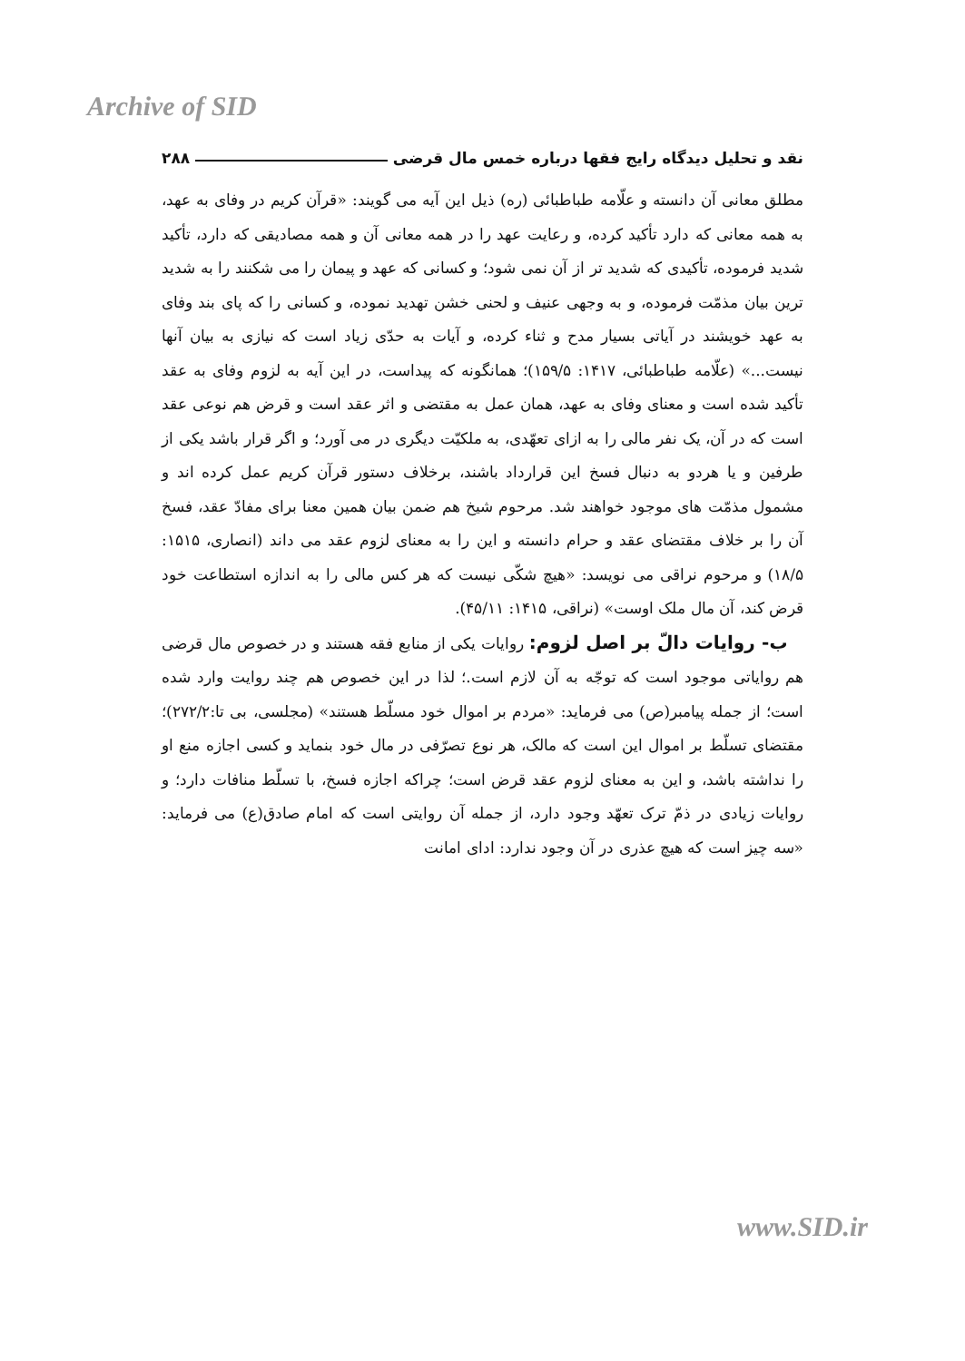Archive of SID
نقد و تحلیل دیدگاه رایج فقها درباره خمس مال قرضی ۲۸۸
مطلق معانی آن دانسته و علّامه طباطبائی (ره) ذیل این آیه می گویند: «قرآن کریم در وفای به عهد، به همه معانی که دارد تأکید کرده، و رعایت عهد را در همه معانی آن و همه مصادیقی که دارد، تأکید شدید فرموده، تأکیدی که شدید تر از آن نمی شود؛ و کسانی که عهد و پیمان را می شکنند را به شدید ترین بیان مذمّت فرموده، و به وجهی عنیف و لحنی خشن تهدید نموده، و کسانی را که پای بند وفای به عهد خویشند در آیاتی بسیار مدح و ثناء کرده، و آیات به حدّی زیاد است که نیازی به بیان آنها نیست...» (علّامه طباطبائی، ۱۴۱۷: ۱۵۹/۵)؛ همانگونه که پیداست، در این آیه به لزوم وفای به عقد تأکید شده است و معنای وفای به عهد، همان عمل به مقتضی و اثر عقد است و قرض هم نوعی عقد است که در آن، یک نفر مالی را به ازای تعهّدی، به ملکیّت دیگری در می آورد؛ و اگر قرار باشد یکی از طرفین و یا هردو به دنبال فسخ این قرارداد باشند، برخلاف دستور قرآن کریم عمل کرده اند و مشمول مذمّت های موجود خواهند شد. مرحوم شیخ هم ضمن بیان همین معنا برای مفادّ عقد، فسخ آن را بر خلاف مقتضای عقد و حرام دانسته و این را به معنای لزوم عقد می داند (انصاری، ۱۵۱۵: ۱۸/۵) و مرحوم نراقی می نویسد: «هیچ شکّی نیست که هر کس مالی را به اندازه استطاعت خود قرض کند، آن مال ملک اوست» (نراقی، ۱۴۱۵: ۴۵/۱۱).
ب- روایات دالّ بر اصل لزوم: روایات یکی از منابع فقه هستند و در خصوص مال قرضی هم روایاتی موجود است که توجّه به آن لازم است.؛ لذا در این خصوص هم چند روایت وارد شده است؛ از جمله پیامبر(ص) می فرماید: «مردم بر اموال خود مسلّط هستند» (مجلسی، بی تا:۲۷۲/۲)؛ مقتضای تسلّط بر اموال این است که مالک، هر نوع تصرّفی در مال خود بنماید و کسی اجازه منع او را نداشته باشد، و این به معنای لزوم عقد قرض است؛ چراکه اجازه فسخ، با تسلّط منافات دارد؛ و روایات زیادی در ذمّ ترک تعهّد وجود دارد، از جمله آن روایتی است که امام صادق(ع) می فرماید: «سه چیز است که هیچ عذری در آن وجود ندارد: ادای امانت
www.SID.ir